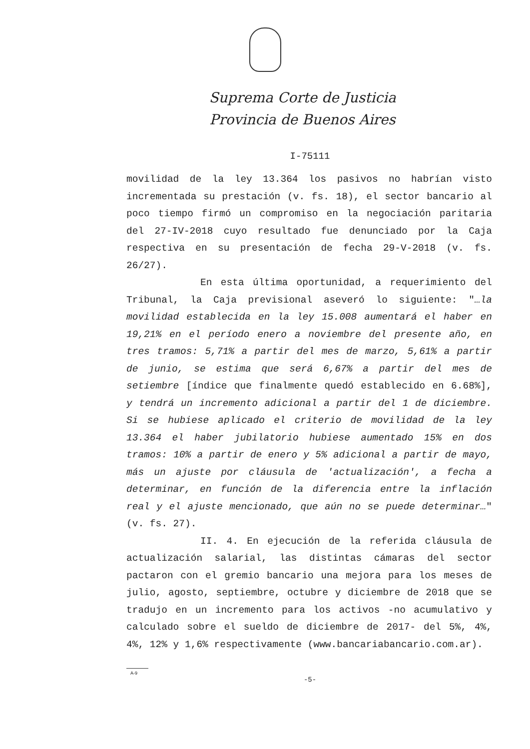Suprema Corte de Justicia
Provincia de Buenos Aires
I-75111
movilidad de la ley 13.364 los pasivos no habrían visto incrementada su prestación (v. fs. 18), el sector bancario al poco tiempo firmó un compromiso en la negociación paritaria del 27-IV-2018 cuyo resultado fue denunciado por la Caja respectiva en su presentación de fecha 29-V-2018 (v. fs. 26/27).
En esta última oportunidad, a requerimiento del Tribunal, la Caja previsional aseveró lo siguiente: "…la movilidad establecida en la ley 15.008 aumentará el haber en 19,21% en el período enero a noviembre del presente año, en tres tramos: 5,71% a partir del mes de marzo, 5,61% a partir de junio, se estima que será 6,67% a partir del mes de setiembre [índice que finalmente quedó establecido en 6.68%], y tendrá un incremento adicional a partir del 1 de diciembre. Si se hubiese aplicado el criterio de movilidad de la ley 13.364 el haber jubilatorio hubiese aumentado 15% en dos tramos: 10% a partir de enero y 5% adicional a partir de mayo, más un ajuste por cláusula de 'actualización', a fecha a determinar, en función de la diferencia entre la inflación real y el ajuste mencionado, que aún no se puede determinar…" (v. fs. 27).
II. 4. En ejecución de la referida cláusula de actualización salarial, las distintas cámaras del sector pactaron con el gremio bancario una mejora para los meses de julio, agosto, septiembre, octubre y diciembre de 2018 que se tradujo en un incremento para los activos -no acumulativo y calculado sobre el sueldo de diciembre de 2017- del 5%, 4%, 4%, 12% y 1,6% respectivamente (www.bancariabancario.com.ar).
A-9
-5-